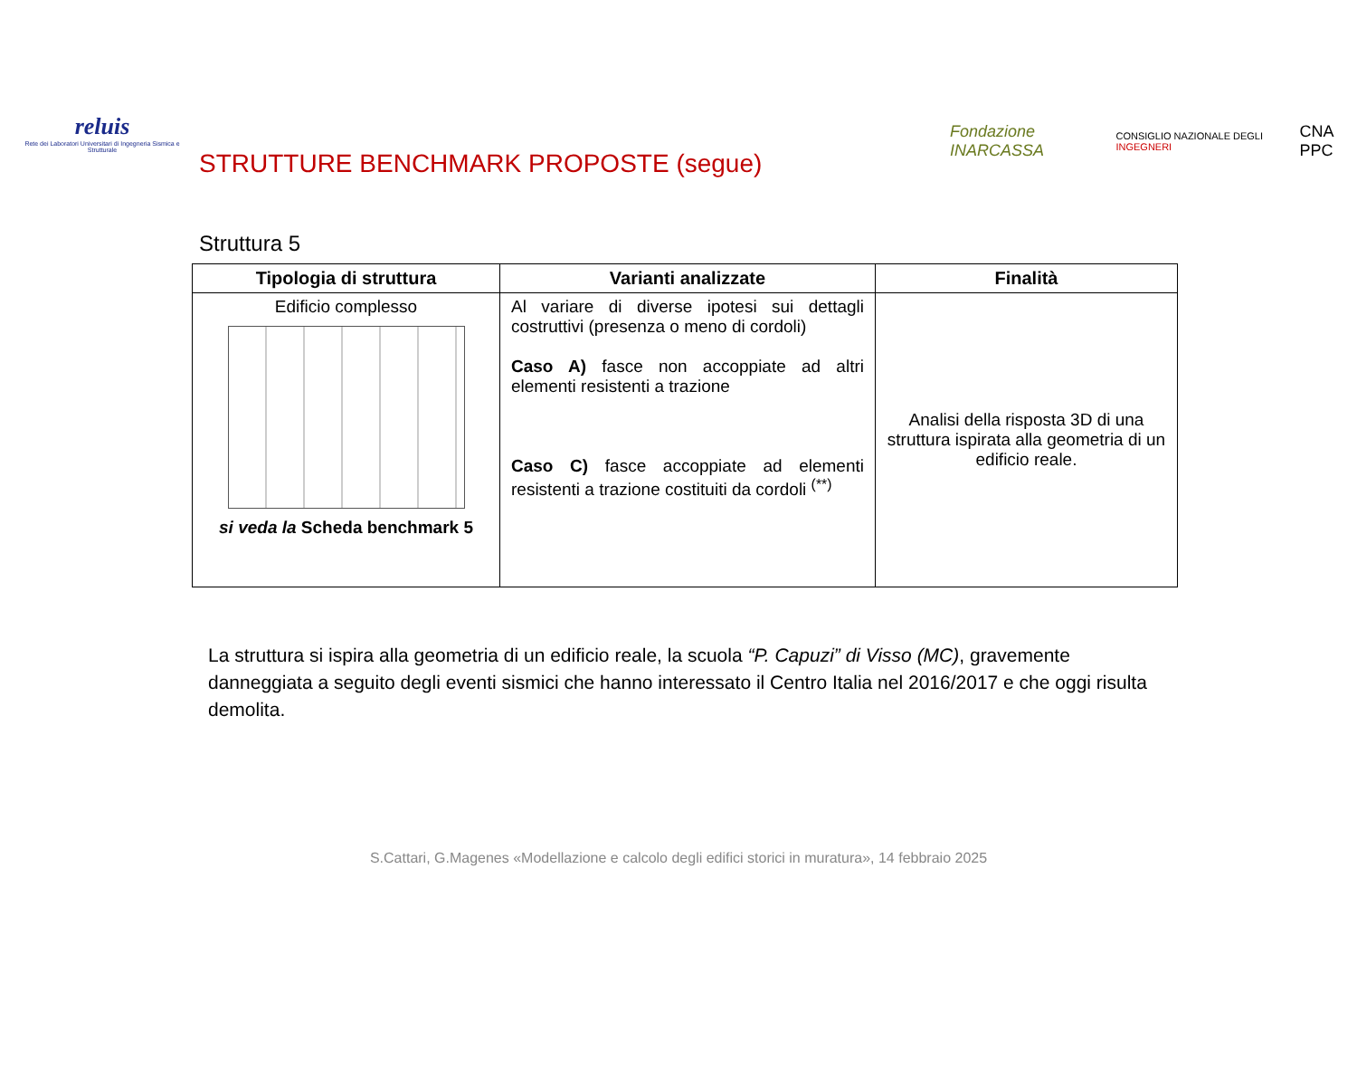reluis
Rete dei Laboratori Universitari di Ingegneria Sismica e Strutturale
STRUTTURE BENCHMARK PROPOSTE (segue)
Fondazione INARCASSA CONSIGLIO NAZIONALE DEGLI INGEGNERI CNA PPC
Struttura 5
| Tipologia di struttura | Varianti analizzate | Finalità |
| --- | --- | --- |
| Edificio complesso si veda la Scheda benchmark 5 | Al variare di diverse ipotesi sui dettagli costruttivi (presenza o meno di cordoli) Caso A) fasce non accoppiate ad altri elementi resistenti a trazione Caso C) fasce accoppiate ad elementi resistenti a trazione costituiti da cordoli <sup>(**)</sup> | Analisi della risposta 3D di una struttura ispirata alla geometria di un edificio reale. |
La struttura si ispira alla geometria di un edificio reale, la scuola “P. Capuzi” di Visso (MC), gravemente danneggiata a seguito degli eventi sismici che hanno interessato il Centro Italia nel 2016/2017 e che oggi risulta demolita.
S.Cattari, G.Magenes «Modellazione e calcolo degli edifici storici in muratura», 14 febbraio 2025